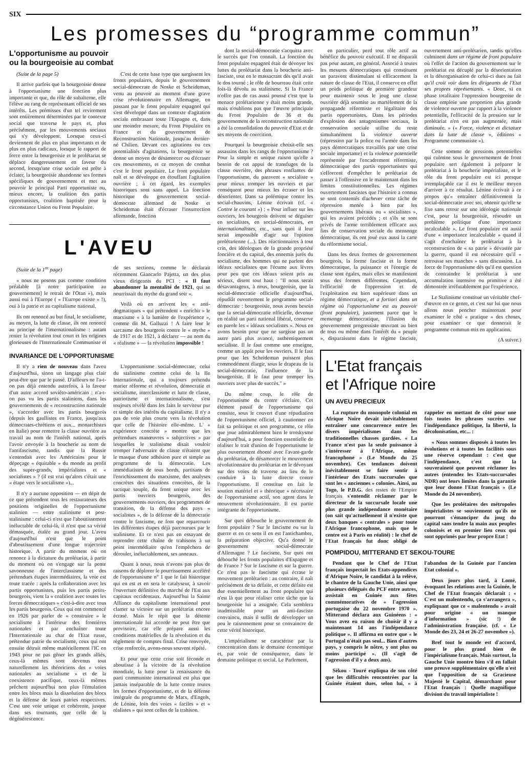SIX
Les promesses du “programme commun”
L'opportunisme au pouvoir
ou la bourgeoisie au combat
(Suite de la page 5)
Il arrive parfois que la bourgeoisie donne à l'opportunisme une fonction plus importante et que, du rôle de subalterne, elle l'élève au rang de représentant officiel de ses intérêts. Les prémisses d'un tel revirement sont entièrement déterminées par le contexte social que traverse le pays et, plus précisément, par les mouvements sociaux qui s'y développent. Lorsque ceux-ci deviennent de plus en plus importants et de plus en plus radicaux, lorsque le rapport de force entre la bourgeoisie et le prolétariat se déplace dangereusement en faveur du second, lorsqu'une crise sociale est prête à éclater, la bourgeoisie abandonne ses formes spécifiques de gouvernement et met au pouvoir le principal Parti opportuniste ou, mieux encore, la coalition des partis opportunistes, coalition baptisée pour la circonstance Union ou Front Populaire.
C'est de cette base type que surgissent les fronts populaires, depuis le gouvernement social-démocrate de Noske et Scheideman, venu au pouvoir au moment d'une grave crise révolutionnaire en Allemagne, en passant par le front populaire espagnol qui s'est développé dans un contexte d'agitation sociale embrasant toute l'Espagne et, dans une moindre mesure, du Front Populaire en France et du gouvernement de Reconstruction Nationale, jusqu'au dernier-né Chilien. Devant ces agitations ou ces potentialités d'agitations, la bourgeoisie se donne un moyen de désamorcer ou d'écraser ces mouvements, et ce moyen de combat c'est le front populaire. Le front populaire naît et se développe en étouffant l'agitation ouvrière ; à cet égard, les exemples historiques sont sans appel. La fonction historique du gouvernement social-démocrate allemand de Noske et Scheideman était d'écraser l'insurrection allemande, fonction
L'AVEU
(Suite de la 1<sup>re</sup> page)
« nous ne posons pas comme condition préalable [à notre participation au gouvernement] le retrait de l'Otan »), mais aussi oui à l'Europe ( « l'Europe existe » !), oui à la patrie et au capitalisme national.
Ils ont renoncé au but final, le socialisme, au moyen, la lutte de classe, ils ont renoncé au principe de l'internationalisme : autant renier la révolution tout court et les origines glorieuses de l'Internationale Communiste et de ses sections, comme le déclarait récemment Giancarlo Pajetta, un des plus vieux dirigeants du PCI : « Il faut abandonner la mentalité de 1921, qui se nourrissait du mythe du grand soir ».
Voilà où en arrivent les « anti-dogmatiques » qui prétendent « enrichir » le marxisme « à la lumière de l'expérience », comme dit M. Galluzzi ! A faire leur le sarcasme des bourgeois contre le « mythe » de 1917 et de 1921, à déclarer — au nom du « réalisme » — la révolution impossible !
INVARIANCE DE L'OPPORTUNISME
Il n'y a rien de nouveau dans l'aveu d'aujourd'hui, sinon un langage plus clair peut-être que par le passé. D'ailleurs ne l'a-t-on pas déjà entendu autrefois, à la faveur d'un autre accord soviéto-américain : n'a-t-on pas vu les partis staliniens, dans les gouvernements de « reconstruction nationale », s'accorder avec les partis bourgeois (depuis les gaullistes en France, jusqu'aux démocrates-chrétiens et aux... monarchistes en Italie) pour remettre la classe ouvrière au travail au nom de l'intérêt national, après l'avoir envoyée à la boucherie au nom de l'antifascisme, tandis que la Russie s'entendait avec les Américains pour le dépeçage « équitable » du monde au profit des super-grands, impérialistes et « socialistes » ? (il est vrai qu'alors c'était une « étape vers le socialisme »)...
Il n'y a aucune opposition — en dépit de ce que prétendent tous les restaurateurs des positions originelles de l'opportunisme stalinien — entre stalinisme et post-stalinisme : celui-ci n'est que l'aboutissement inéluctable de celui-là, il n'est que sa vérité démasquée, étalée au grand jour. L'aveu d'aujourd'hui n'est que le point d'aboutissement d'une longue trajectoire historique. A partir du moment où on renonce à la dictature du prolétariat, à partir du moment où on s'engage sur la pente savonneuse de l'interclassisme et des prétendues étapes intermédiaires, la voie est toute tracée : après la collaboration avec les partis opportunistes, puis les partis petits-bourgeois, vient la « coalition avec toutes les forces démocratiques » c'est-à-dire avec tous les partis bourgeois. Ceux qui ont commencé en 1926 par parler de « construire » le socialisme à l'intérieur des frontières nationales et par enchaîner toute l'Internationale au char de l'Etat russe, prétendue patrie du socialisme, ceux qui ont ensuite détruit même matériellement l'IC en 1943 pour ne pas gêner les grands alliés, ceux-là mêmes sont devenus tout naturellement les théoriciens des « voies nationales au socialisme » et de la coexistence pacifique, ceux-là mêmes prêchent aujourd'hui non plus l'émulation entre les blocs mais la dissolution des blocs et la défense de leurs patries respectives. C'est une voie unique et cohérente, jusque dans ses tournants, que celle de la dégénérescence.
L'opportunisme social-démocrate, celui du stalinisme comme celui de la IIe Internationale, qui a toujours prétendu marier réforme et révolution, démocratie et socialisme, interclassisme et lutte de classe, patriotisme et internationalisme, s'est toujours révélé dans les faits le serviteur pur et simple des intérêts du capitalisme. Il n'y a pas de voie plus courte vers la révolution que celle de l'histoire elle-même. L' « expérience concrète » montre que les prétendues manœuvres « subjectives » par lesquelles le stalinisme disait vouloir tromper l'adversaire de classe n'étaient que le masque d'une adhésion pure et simple au programme de la démocratie. Les immédiatistes de tous bords, partisans de l'enrichissement du marxisme, des analyses concrètes des situations concrètes, de la tactique souple, du front unique avec les partis ouvriers bourgeois, des gouvernements ouvriers, des programmes de transition, de la défense des pays « socialistes », de la défense de la démocratie contre le fascisme, ne font que reparcourir les différentes étapes déjà parcourues par le stalinisme. Et ce n'est pas en essayant de reprendre cette chaîne de trahisons à un point intermédiaire qu'on l'empêchera de dérouler, inéluctablement, ses anneaux.
Quant à nous, nous n'avons pas plus de raisons de déplorer le pourrissement accéléré de l'opportunisme n° 1 que le fait historique qui en est et en sera le catalyseur, à savoir l'ouverture définitive du marché de l'Est aux capitaux occidentaux. Aujourd'hui la Sainte Alliance du capitalisme international peut clamer sa victoire sur un prolétariat encore écrasé. Mais le répit que la détente internationale lui accorde ne peut être que provisoire, car elle prépare aussi les conditions matérielles de la révolution et du règlement de comptes final. Crise renvoyée, crise renforcée, avons-nous souvent répété.
Et pour que cette crise soit féconde et aboutisse à la victoire de la révolution mondiale, la lutte pour la renaissance du parti communiste international est plus que jamais inséparable de la lutte contre toutes les formes d'opportunisme, et de la défense intégrale du programme de Marx, d'Engels, de Lénine, loin des voies « faciles » et « réalistes » qui sont celles de la trahison.
dont la social-démocratie s'acquitta avec le succès que l'on connaît. La fonction du front populaire espagnol était de dévoyer les luttes du prolétariat dans la boucherie anti-fasciste, tout en le massacrant dès qu'il avait le dos tourné : le rôle de bourreau était cette fois-là dévolu au stalinisme. Si la France n'offre pas de cas aussi poussé c'est que la menace prolétarienne y était moins grande, mais n'oublions pas que l'œuvre principale du Front Populaire de 36 et du gouvernement de la reconstruction nationale a été la consolidation du pouvoir d'Etat et de ses moyens de coercition.
Pourquoi la bourgeoisie choisit-elle ses assassins dans les rangs de l'opportunisme ? Pour la simple et unique raison qu'elle a besoin de cet appui de transfuges de la classe ouvrière, des phrases ronflantes de l'opportunisme, du paravent « socialiste » pour mieux tromper les ouvriers et par conséquent pour mieux les écraser et les désorienter. Dans sa polémique contre les social-chauvins, Lénine écrivait (cf. « Contre le courant ») : « Pour influer sur les ouvriers, les bourgeois doivent se déguiser en socialistes, en social-démocrates, en internationalistes, etc., sans quoi il leur serait impossible d'agir sur l'opinion prolétarienne (...). Des réactionnaires à tout crin, des idéologues de la grande propriété foncière et du capital, des ennemis jurés du socialisme, des hommes qui ne parlent des idéaux socialistes que l'écume aux lèvres pour peu que ces idéaux soient pris au sérieux, disent tout haut : "Il nous serait désavantageux, à nous, bourgeoisie, que la social-démocratie officielle d'aujourd'hui, répudiât ouvertement le programme social-démocrate : bourgeoisie, nous avons besoin que la social-démocratie officielle, devenue en réalité un parti national libéral, conserve en parole les « idéaux socialistes ». Nous en avons besoin pour que ne surgisse pas un autre parti plus avancé, authentiquement socialiste. Il le faut comme une enseigne, comme un appât pour les ouvriers. Il le faut pour que les Scheideman puissent plus commodément élargir, sous le drapeau de la social-démocratie, l'influence de la bourgeoisie. Il le faut pour tromper les ouvriers avec plus de succès." »
Du même coup, le rôle de l'opportunisme du centre s'éclaire. Cet élément passif de l'opportunisme qui consiste, sous le couvert d'une répudiation de l'opportunisme officiel, à cautionner en fait sa politique et son programme, ce rôle que joue admirablement bien le trotskysme d'aujourd'hui, a pour fonction essentielle de réaliser le trait d'union de l'opportunisme le plus ouvertement éhonté avec l'avant-garde du prolétariat, de désamorcer le mouvement révolutionnaire du prolétariat en le dévoyant sur des voies de traverse au lieu de le conduire à la lutte directe contre l'opportunisme. Il constitue en fait le soutien matériel et « théorique » nécessaire de l'opportunisme actif, son agent dans le mouvement révolutionnaire. Il est partie intégrante de l'opportunisme.
Sur quoi débouche le gouvernement de front populaire ? Sur le fascisme ou sur la guerre et en ce sens il en est l'antichambre, la préparation objective. Qu'a donné le gouvernement social-démocrate d'Allemagne ? Le fascisme. Sur quoi ont débouché les fronts populaires d'Espagne et de France ? Sur le fascisme et sur la guerre. Ce n'est pas le fascisme qui écrase le mouvement prolétarien : au contraire, il naît précisément de sa défaite, et cette défaite est due essentiellement au front populaire qui n'est là que pour réaliser cette tâche que la bourgeoisie lui a assignée. Cela semblera inadmissible pour un anti-fasciste convaincu, mais il suffit de développer un peu le raisonnement pour se convaincre de cette vérité historique.
L'impérialisme se caractérise par la concentration dans le domaine économique et, par voie de conséquence, dans le domaine politique et social. Le Parlement,
en particulier, perd tout rôle actif au bénéfice du pouvoir exécutif. Il ne disparaît pas pour autant, en général. Associé à toutes les mesures démocratiques qui constituent un paravent dissimulant si efficacement la nature de classe de l'Etat, il conserve en effet un poids politique de première grandeur pour maintenir sous le joug une classe ouvrière déjà soumise au martèlement de la propagande réformiste et légalitaire des partis opportunistes. Dans les périodes d'explosion des antagonismes sociaux, la conservation sociale utilise du reste simultanément la violence ouverte (répression par la police ou l'armée dans les pays démocratiques travaillés par une crise sociale importante) et la violence potentielle représentée par l'encadrement réformiste, démocratique des partis opportunistes qui s'efforcent d'empêcher le prolétariat de passer à l'offensive en le maintenant dans les limites constitutionnelles. Les régimes ouvertement fascistes que l'histoire a connus se sont contentés d'achever cette tâche de répression menée à bien par les gouvernements libéraux ou « socialistes », qui les avaient précédés ; et s'ils se sont privés de l'arme terriblement efficace aux fins de conservation sociale du mensonge démocratique, ils ont joué eux aussi la carte du réformisme social.
Dans les deux formes de gouvernement bourgeois, la forme fasciste et la forme démocratique, la puissance et l'énergie de classe sont égales, mais elles se manifestent sous des formes différentes. Cependant, l'efficacité de l'oppression et de l'exploitation est bien supérieure dans un régime démocratique, et a fortiori dans un régime où l'opportunisme est au pouvoir (front populaire), justement parce que le mensonge démocratique, l'illusion du gouvernement progressiste œuvrant au bien de tous ou même dans l'intérêt du « peuple », disparaissent dans le régime fasciste, ouvertement anti-prolétarien, tandis qu'elles culminent dans un régime de front populaire où l'effet de l'action du gouvernement sur le prolétariat est décuplé par la désorientation et la désorganisation de celui-ci dues au fait qu'il croit voir dans les dirigeants de l'Etat ses propres représentants. « Donc, si en phase totalitaire l'oppression bourgeoise de classe emploie une proportion plus grande de violence ouverte par rapport à la violence potentielle, l'efficacité de la pression sur le prolétariat n'en est pas augmentée, mais diminuée. » (« Force, violence et dictature dans la lutte de classe », éditions « Programme communiste »).
Cette somme de pressions potentielles qui culmine sous le gouvernement de front populaire sert également à préparer le prolétariat à la boucherie impérialiste, et le rôle du front populaire est ici presque irremplaçable car il est le meilleur moyen d'arriver à ce résultat. Lénine écrivait à ce propos qu'« entraîner définitivement la social-démocratie avec soi, obtenir qu'elle se fixe sans retour sur une idéologie nationale c'est, pour la bourgeoisie, résoudre un problème politique d'une importance incalculable ». Le front populaire est aussi d'une « importance incalculable » quand il s'agit d'enchaîner le prolétariat à la reconstruction de « sa patrie » dévastée par la guerre, quand il est nécessaire qu'il « retrousse ses manches » sans discussion. La force de l'opportunisme dès qu'il est question de contraindre le prolétariat à une accumulation intensive ou primitive a été démontrée irréfutablement par l'expérience.
Le Stalinisme constitue un véritable chef-d'œuvre en ce genre, et c'est sur lui que nous allons nous pencher maintenant pour examiner le côté « pratique » des choses, pour examiner ce que donnerait le programme commun mis en application.
(A suivre.)
L'Etat français
et l'Afrique noire
UN AVEU PRECIEUX
La rupture du monopole colonial en Afrique Noire devait inévitablement entraîner une concurrence entre les divers impérialismes dans les traditionnelles chasses gardées. « La France n'est pas la seule puissance à s'intéresser à l'Afrique, même francophone » (Le Monde du 25 novembre). Ces tendances doivent inévitablement se faire sentir à l'intérieur des Etats succursales que sont les « anciennes » colonies. Ainsi, au Togo, le P.D.G. des restes de l'Empire français s'entendit réclamer par le directeur de la succursale locale une plus grande indépendance monétaire (on sait qu'actuellement il n'existe que deux banques « centrales » pour toute l'Afrique francophone, mais que le centre est à Paris en réalité) : le chef de l'Etat français fut donc obligé de rappeler en mettant de côté pour une fois toutes les phrases sucrées sur l'indépendance politique, la liberté, la décolonisation, etc... :
« Nous sommes disposés à toutes les évolutions et à toutes les facilités sous une réserve cependant : c'est que l'indépendance, c'est que la souveraineté que peuvent réclamer les autres (entendez les Etats-succursales NDR) ont leurs limites dans la garantie que leur donne l'Etat français » (Le Monde du 24 novembre).
Que les prolétaires des métropoles impérialistes se souviennent qu'ils ne pourront s'émanciper du joug du capital sans tendre la main aux peuples colonisés et en premier lieu ceux qui sont opprimés par leur propre Etat !
POMPIDOU, MITTERAND ET SEKOU-TOURE
Pendant que le Chef de l'Etat français inspectait les Etats-appendices d'Afrique Noire, le candidat à la relève, le chantre de la Gauche Unie, ainsi que plusieurs délégués du PCF entre autres, assistait en Guinée aux fêtes commémoratives de « l'agression portugaise du 22 novembre 1970 ». Mitterand déclara aux Guinéens : « Vous avez eu raison de choisir il y a maintenant 14 ans l'indépendance politique ». Il affirma en outre que « le Portugal n'était pas seul... Bien d'autres pays, y compris le nôtre, y ont plus ou moins participé ». (Il s'agit de l'agression d'il y a deux ans).
Sékou - Touré expliqua de son côté que les difficultés rencontrées par la Guinée étaient dues, selon lui, « à l'abandon de la Guinée par l'ancien Etat colonial ».
Deux jours plus tard, à Lomé, évoquant les relations avec la Guinée, le Chef de l'Etat français déclarait : « C'est un malentendu, ça s'arrangera », expliquant que ce « malentendu » avait pour origine « un manque d'information » (sic !) de l'administration française. (cf. « Le Monde des 23, 24 et 26-27 novembre »).
Bref tout le monde est d'accord, pour le plus grand bien de l'impérialisme français. Mais surtout, la Gauche Unie montre bien s'il en fallait une preuve supplémentaire qu'elle n'est que l'opposition de sa Gracieuse Majesté le Capital, démarchant pour l'Etat français : Quelle magnifique division du travail impérialiste !